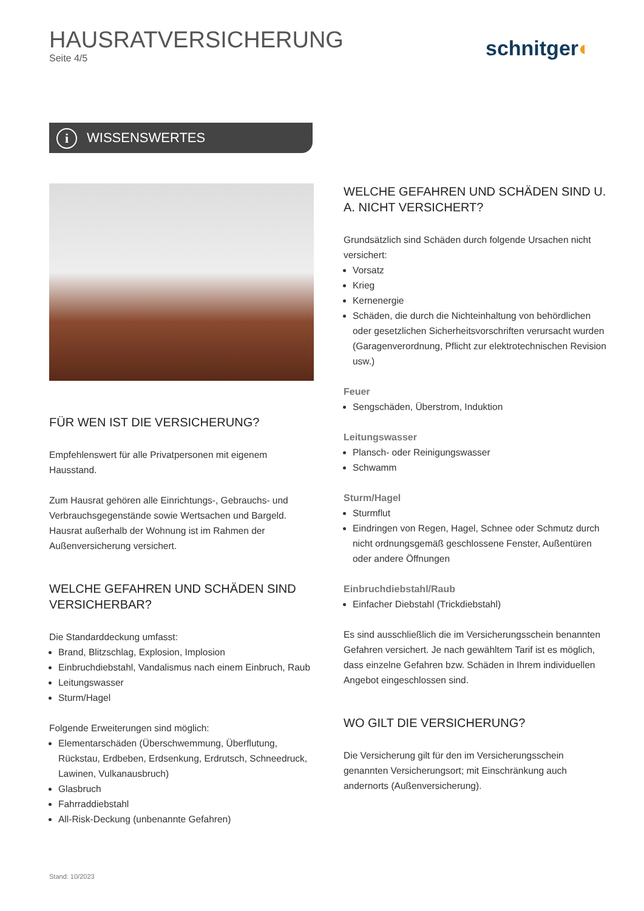HAUSRATVERSICHERUNG
Seite 4/5
schnitger◐
i WISSENSWERTES
FÜR WEN IST DIE VERSICHERUNG?
Empfehlenswert für alle Privatpersonen mit eigenem Hausstand.
Zum Hausrat gehören alle Einrichtungs-, Gebrauchs- und Verbrauchsgegenstände sowie Wertsachen und Bargeld. Hausrat außerhalb der Wohnung ist im Rahmen der Außenversicherung versichert.
WELCHE GEFAHREN UND SCHÄDEN SIND VERSICHERBAR?
Die Standarddeckung umfasst:
Brand, Blitzschlag, Explosion, Implosion
Einbruchdiebstahl, Vandalismus nach einem Einbruch, Raub
Leitungswasser
Sturm/Hagel
Folgende Erweiterungen sind möglich:
Elementarschäden (Überschwemmung, Überflutung, Rückstau, Erdbeben, Erdsenkung, Erdrutsch, Schneedruck, Lawinen, Vulkanausbruch)
Glasbruch
Fahrraddiebstahl
All-Risk-Deckung (unbenannte Gefahren)
WELCHE GEFAHREN UND SCHÄDEN SIND U. A. NICHT VERSICHERT?
Grundsätzlich sind Schäden durch folgende Ursachen nicht versichert:
Vorsatz
Krieg
Kernenergie
Schäden, die durch die Nichteinhaltung von behördlichen oder gesetzlichen Sicherheitsvorschriften verursacht wurden (Garagenverordnung, Pflicht zur elektrotechnischen Revision usw.)
Feuer
Sengschäden, Überstrom, Induktion
Leitungswasser
Plansch- oder Reinigungswasser
Schwamm
Sturm/Hagel
Sturmflut
Eindringen von Regen, Hagel, Schnee oder Schmutz durch nicht ordnungsgemäß geschlossene Fenster, Außentüren oder andere Öffnungen
Einbruchdiebstahl/Raub
Einfacher Diebstahl (Trickdiebstahl)
Es sind ausschließlich die im Versicherungsschein benannten Gefahren versichert. Je nach gewähltem Tarif ist es möglich, dass einzelne Gefahren bzw. Schäden in Ihrem individuellen Angebot eingeschlossen sind.
WO GILT DIE VERSICHERUNG?
Die Versicherung gilt für den im Versicherungsschein genannten Versicherungsort; mit Einschränkung auch andernorts (Außenversicherung).
Stand: 10/2023